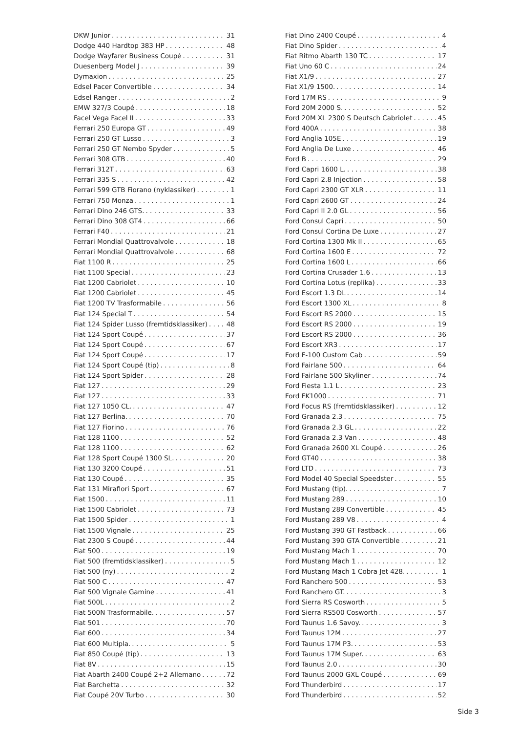DKW Junior 31
Dodge 440 Hardtop 383 HP 48
Dodge Wayfarer Business Coupé 31
Duesenberg Model J 39
Dymaxion 25
Edsel Pacer Convertible 34
Edsel Ranger 2
EMW 327/3 Coupé 18
Facel Vega Facel II 33
Ferrari 250 Europa GT 49
Ferrari 250 GT Lusso 3
Ferrari 250 GT Nembo Spyder 5
Ferrari 308 GTB 40
Ferrari 312T 63
Ferrari 335 S 42
Ferrari 599 GTB Fiorano (nyklassiker) 1
Ferrari 750 Monza 1
Ferrari Dino 246 GTS. 33
Ferrari Dino 308 GT4 66
Ferrari F40 21
Ferrari Mondial Quattrovalvole 18
Ferrari Mondial Quattrovalvole 68
Fiat 1100 R 25
Fiat 1100 Special 23
Fiat 1200 Cabriolet 10
Fiat 1200 Cabriolet 45
Fiat 1200 TV Trasformabile 56
Fiat 124 Special T 54
Fiat 124 Spider Lusso (fremtidsklassiker) 48
Fiat 124 Sport Coupé 37
Fiat 124 Sport Coupé 67
Fiat 124 Sport Coupé 17
Fiat 124 Sport Coupé (tip) 8
Fiat 124 Sport Spider 28
Fiat 127 29
Fiat 127 33
Fiat 127 1050 CL. 47
Fiat 127 Berlina. 70
Fiat 127 Fiorino 76
Fiat 128 1100 52
Fiat 128 1100 62
Fiat 128 Sport Coupé 1300 SL. 20
Fiat 130 3200 Coupé 51
Fiat 130 Coupé 35
Fiat 131 Mirafiori Sport 67
Fiat 1500 11
Fiat 1500 Cabriolet 73
Fiat 1500 Spider 1
Fiat 1500 Vignale 25
Fiat 2300 S Coupé 44
Fiat 500 19
Fiat 500 (fremtidsklassiker) 5
Fiat 500 (ny) 2
Fiat 500 C 47
Fiat 500 Vignale Gamine 41
Fiat 500L 2
Fiat 500N Trasformabile. 57
Fiat 501 70
Fiat 600 34
Fiat 600 Multipla. 5
Fiat 850 Coupé (tip) 13
Fiat 8V 15
Fiat Abarth 2400 Coupé 2+2 Allemano 72
Fiat Barchetta 32
Fiat Coupé 20V Turbo 30
Fiat Dino 2400 Coupé 4
Fiat Dino Spider 4
Fiat Ritmo Abarth 130 TC 17
Fiat Uno 60 C 24
Fiat X1/9 27
Fiat X1/9 1500. 14
Ford 17M RS 9
Ford 20M 2000 S. 52
Ford 20M XL 2300 S Deutsch Cabriolet 45
Ford 400A 38
Ford Anglia 105E 19
Ford Anglia De Luxe 46
Ford B 29
Ford Capri 1600 L. 38
Ford Capri 2.8 Injection 58
Ford Capri 2300 GT XLR 11
Ford Capri 2600 GT 24
Ford Capri II 2.0 GL 56
Ford Consul Capri 50
Ford Consul Cortina De Luxe 27
Ford Cortina 1300 Mk II 65
Ford Cortina 1600 E 72
Ford Cortina 1600 L 66
Ford Cortina Crusader 1.6 13
Ford Cortina Lotus (replika) 33
Ford Escort 1.3 DL 14
Ford Escort 1300 XL 8
Ford Escort RS 2000 15
Ford Escort RS 2000 19
Ford Escort RS 2000 36
Ford Escort XR3 17
Ford F-100 Custom Cab 59
Ford Fairlane 500 64
Ford Fairlane 500 Skyliner 74
Ford Fiesta 1.1 L 23
Ford FK1000 71
Ford Focus RS (fremtidsklassiker) 12
Ford Granada 2.3 75
Ford Granada 2.3 GL 22
Ford Granada 2.3 Van 48
Ford Granada 2600 XL Coupé 26
Ford GT40 38
Ford LTD 73
Ford Model 40 Special Speedster 55
Ford Mustang (tip). 7
Ford Mustang 289 10
Ford Mustang 289 Convertible 45
Ford Mustang 289 V8 4
Ford Mustang 390 GT Fastback 66
Ford Mustang 390 GTA Convertible 21
Ford Mustang Mach 1 70
Ford Mustang Mach 1 12
Ford Mustang Mach 1 Cobra Jet 428. 1
Ford Ranchero 500 53
Ford Ranchero GT. 3
Ford Sierra RS Cosworth 5
Ford Sierra RS500 Cosworth 57
Ford Taunus 1.6 Savoy. 3
Ford Taunus 12M 27
Ford Taunus 17M P3. 53
Ford Taunus 17M Super. 63
Ford Taunus 2.0 30
Ford Taunus 2000 GXL Coupé 69
Ford Thunderbird 17
Ford Thunderbird 52
Side 3